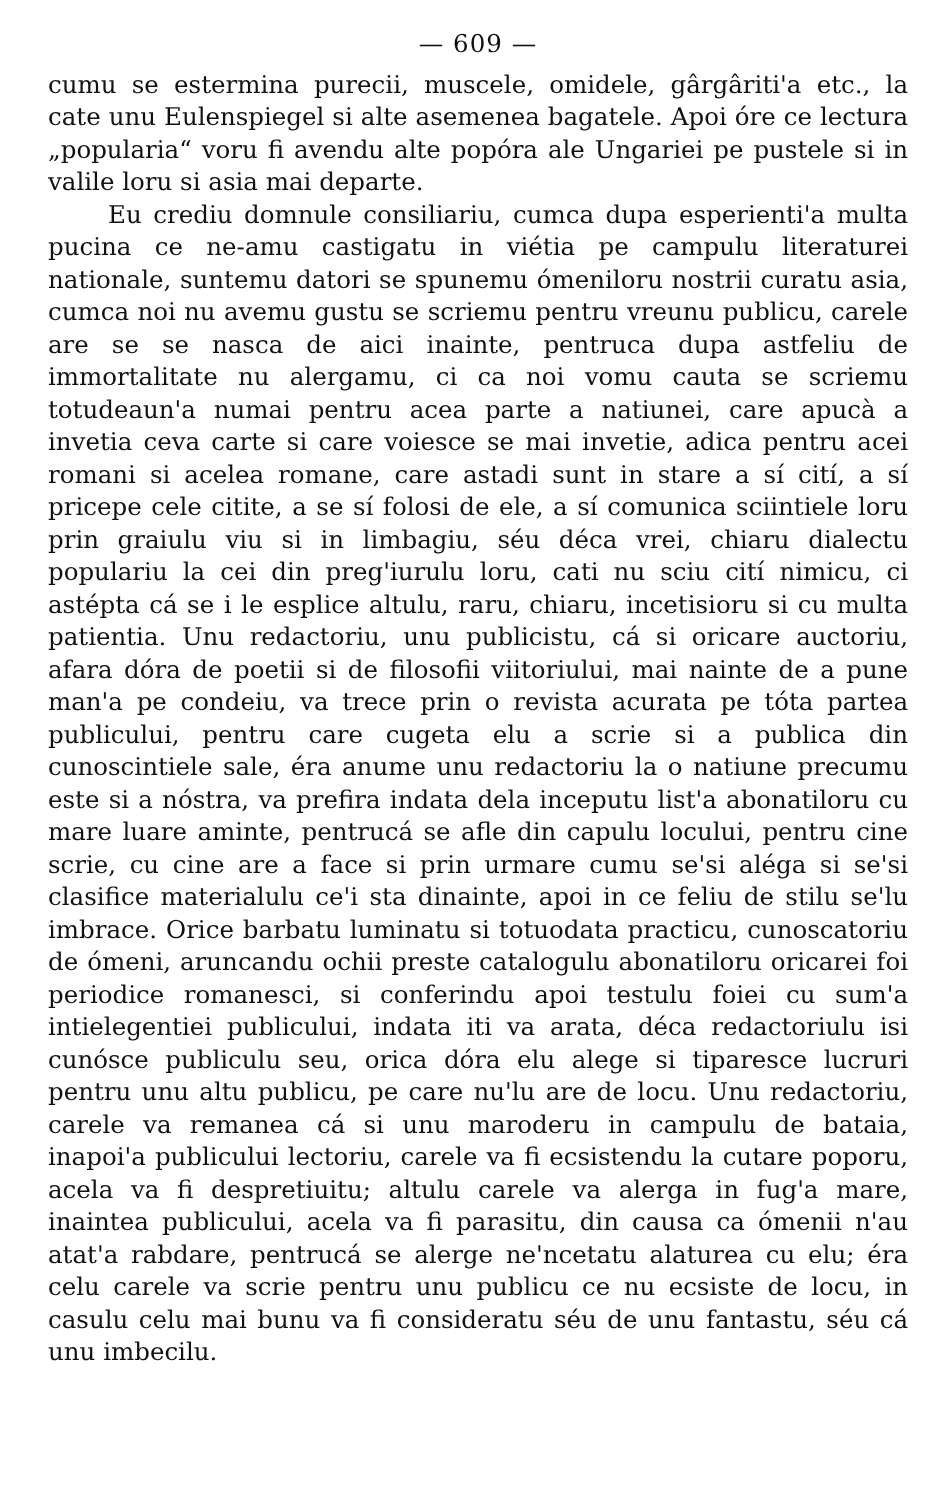— 609 —
cumu se estermina purecii, muscele, omidele, gârgâriti'a etc., la cate unu Eulenspiegel si alte asemenea bagatele. Apoi óre ce lectura „popularia“ voru fi avendu alte popóra ale Ungariei pe pustele si in valile loru si asia mai departe.
Eu crediu domnule consiliariu, cumca dupa esperienti'a multa pucina ce ne-amu castigatu in viétia pe campulu literaturei nationale, suntemu datori se spunemu ómeniloru nostrii curatu asia, cumca noi nu avemu gustu se scriemu pentru vreunu publicu, carele are se se nasca de aici inainte, pentruca dupa astfeliu de immortalitate nu alergamu, ci ca noi vomu cauta se scriemu totudeaun'a numai pentru acea parte a natiunei, care apucà a invetia ceva carte si care voiesce se mai invetie, adica pentru acei romani si acelea romane, care astadi sunt in stare a sí cití, a sí pricepe cele citite, a se sí folosi de ele, a sí comunica sciintiele loru prin graiulu viu si in limbagiu, séu déca vrei, chiaru dialectu populariu la cei din preg'iurulu loru, cati nu sciu cití nimicu, ci astépta cá se i le esplice altulu, raru, chiaru, incetisioru si cu multa patientia. Unu redactoriu, unu publicistu, cá si oricare auctoriu, afara dóra de poetii si de filosofii viitoriului, mai nainte de a pune man'a pe condeiu, va trece prin o revista acurata pe tóta partea publicului, pentru care cugeta elu a scrie si a publica din cunoscintiele sale, éra anume unu redactoriu la o natiune precumu este si a nóstra, va prefira indata dela inceputu list'a abonatiloru cu mare luare aminte, pentrucá se afle din capulu locului, pentru cine scrie, cu cine are a face si prin urmare cumu se'si alégа si se'si clasifice materialulu ce'i sta dinainte, apoi in ce feliu de stilu se'lu imbrace. Orice barbatu luminatu si totuodata practicu, cunoscatoriu de ómeni, aruncandu ochii preste catalogulu abonatiloru oricarei foi periodice romanesci, si conferindu apoi testulu foiei cu sum'a intielegentiei publicului, indata iti va arata, déca redactoriulu isi cunósce publiculu seu, orica dóra elu alege si tiparesce lucruri pentru unu altu publicu, pe care nu'lu are de locu. Unu redactoriu, carele va remanea cá si unu maroderu in campulu de bataia, inapoi'a publicului lectoriu, carele va fi ecsistendu la cutare poporu, acela va fi despretiuitu; altulu carele va alerga in fug'a mare, inaintea publicului, acela va fi parasitu, din causa ca ómenii n'au atat'a rabdare, pentrucá se alerge ne'ncetatu alaturea cu elu; éra celu carele va scrie pentru unu publicu ce nu ecsiste de locu, in casulu celu mai bunu va fi consideratu séu de unu fantastu, séu cá unu imbecilu.